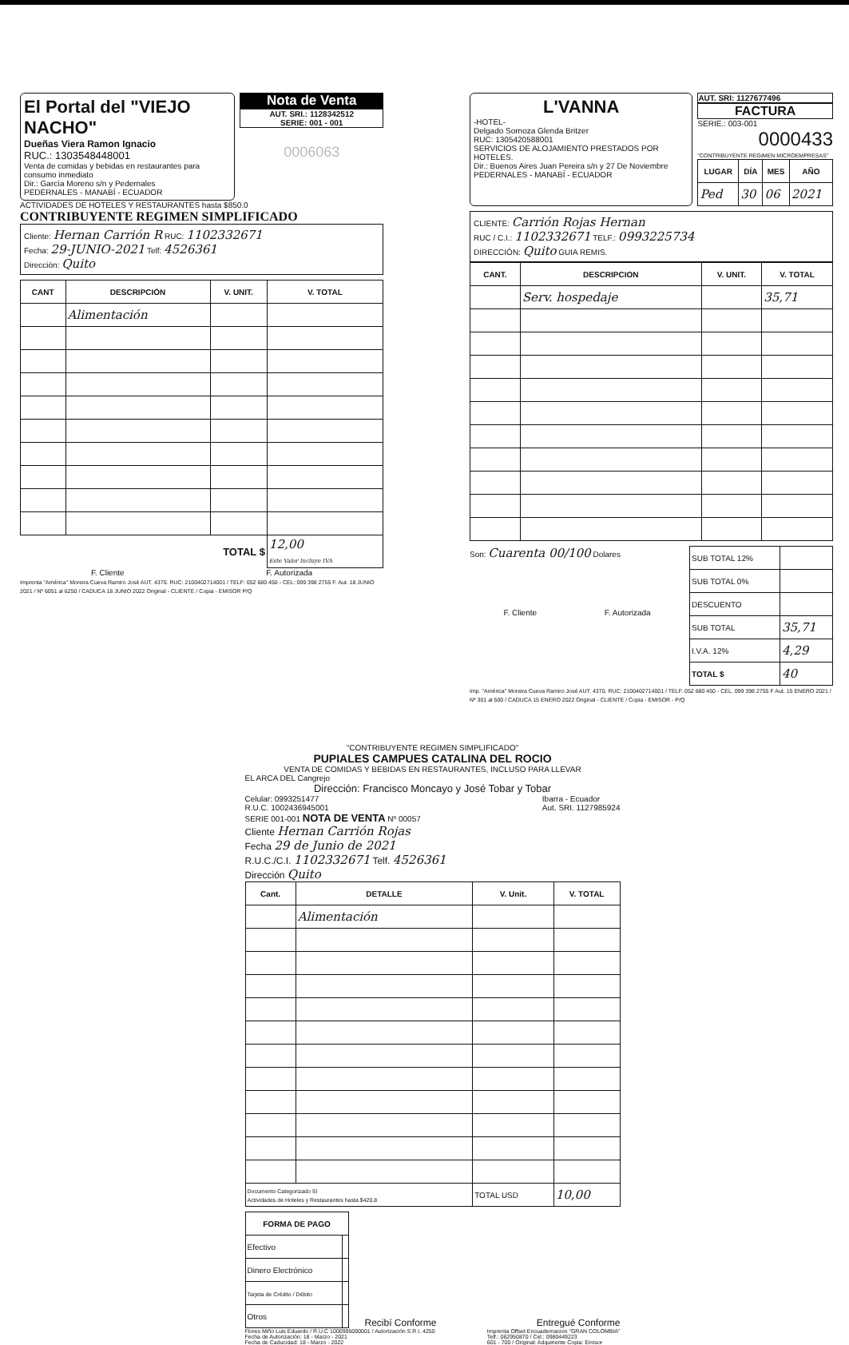El Portal del "VIEJO NACHO"
Dueñas Viera Ramon Ignacio
RUC.: 1303548448001
Venta de comidas y bebidas en restaurantes para consumo inmediato
Dir.: García Moreno s/n y Pedernales
PEDERNALES - MANABÍ - ECUADOR
Nota de Venta
AUT. SRI.: 1128342512
SERIE: 001 - 001
0006063
ACTIVIDADES DE HOTELES Y RESTAURANTES hasta $850.0
CONTRIBUYENTE REGIMEN SIMPLIFICADO
Cliente: Hernan Carrión R RUC: 1102332671
Fecha: 29-JUNIO-2021 Telf: 4526361
Dirección: Quito
| CANT | DESCRIPCIÓN | V. UNIT. | V. TOTAL |
| --- | --- | --- | --- |
| | Alimentación | | |
| TOTAL $ | | | 12,00 Este Valor Incluye IVA |
F. Cliente F. Autorizada
Imprenta "América" Moreira Cueva Ramiro José AUT. 4370. RUC: 2100402714001 / TELF: 052 680 450 - CEL: 099 398 2755 F. Aut. 18 JUNIO 2021 / Nº 6051 al 6250 / CADUCA 18 JUNIO 2022 Original - CLIENTE / Copia - EMISOR P/Q
L'VANNA
-HOTEL-
Delgado Sornoza Glenda Britzer
RUC: 1305420588001
SERVICIOS DE ALOJAMIENTO PRESTADOS POR HOTELES.
Dir.: Buenos Aires Juan Pereira s/n y 27 De Noviembre
PEDERNALES - MANABÍ - ECUADOR
AUT. SRI: 1127677496
FACTURA
SERIE.: 003-001
0000433
"CONTRIBUYENTE REGIMEN MICROEMPRESAS"
| LUGAR | DÍA | MES | AÑO |
| --- | --- | --- | --- |
| Ped | 30 | 06 | 2021 |
CLIENTE: Carrión Rojas Hernan
RUC / C.I.: 1102332671 TELF.: 0993225734
DIRECCIÓN: Quito GUIA REMIS.
| CANT. | DESCRIPCION | V. UNIT. | V. TOTAL |
| --- | --- | --- | --- |
| | Serv. hospedaje | | 35,71 |
Son: Cuarenta 00/100 Dolares
F. Cliente F. Autorizada
| SUB TOTAL 12% | |
| SUB TOTAL 0% | |
| DESCUENTO | |
| SUB TOTAL | 35,71 |
| I.V.A. 12% | 4,29 |
| TOTAL $ | 40 |
Imp. "América" Moreira Cueva Ramiro José AUT. 4370. RUC: 2100402714001 / TELF. 052 680 450 - CEL. 099 398 2755 F Aut. 15 ENERO 2021 / Nº 301 al 500 / CADUCA 15 ENERO 2022 Original - CLIENTE / Copia - EMISOR - P/Q
"CONTRIBUYENTE REGIMEN SIMPLIFICADO"
PUPIALES CAMPUES CATALINA DEL ROCIO
VENTA DE COMIDAS Y BEBIDAS EN RESTAURANTES, INCLUSO PARA LLEVAR
EL ARCA DEL Cangrejo
Dirección: Francisco Moncayo y José Tobar y Tobar
Celular: 0993251477
R.U.C. 1002436945001 Ibarra - Ecuador
Aut. SRI. 1127985924
SERIE 001-001 NOTA DE VENTA Nº 00057
Cliente Hernan Carrión Rojas
Fecha 29 de Junio de 2021
R.U.C./C.I. 1102332671 Telf. 4526361
Dirección Quito
| Cant. | DETALLE | V. Unit. | V. TOTAL |
| --- | --- | --- | --- |
| | Alimentación | | |
| Documento Categorizado SI Actividades de Hoteles y Restaurantes hasta $420.8 | | TOTAL USD | 10,00 |
| FORMA DE PAGO | |
| --- | --- |
| Efectivo | |
| Dinero Electrónico | |
| Tarjeta de Crédito / Débito | |
| Otros | |
Recibí Conforme Entregué Conforme
Flores Miño Luis Eduardo / R.U.C 1000995090001 / Autorización S.R.I. 4250
Fecha de Autorización: 18 - Marzo - 2021
Fecha de Caducidad: 18 - Marzo - 2022 Imprenta Offset Encuadernacion "GRAN COLOMBIA"
Telf.: 062950870 / Cel.: 0980449223
601 - 700 / Original: Adquiriente Copia: Emisor